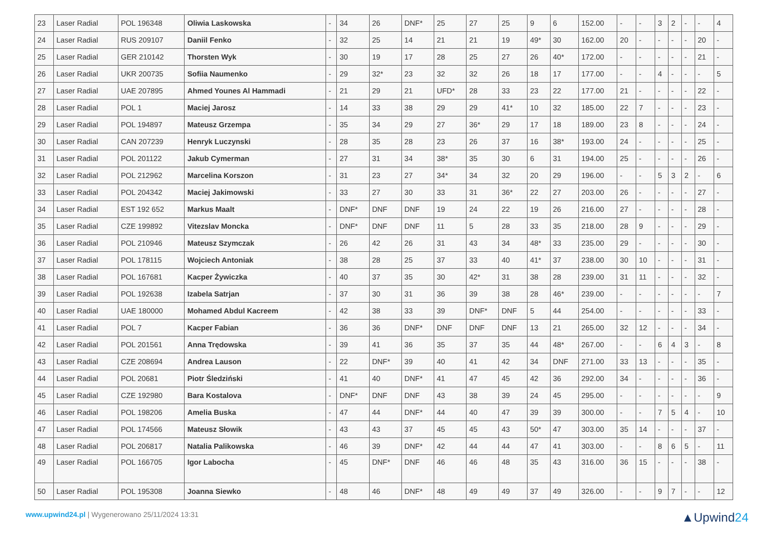| 23 | Laser Radial | POL 196348 | Oliwia Laskowska | - | 34 | 26 | DNF* | 25 | 27 | 25 | 9 | 6 | 152.00 | - | - | 3 | 2 | - | - | 4 |
| 24 | Laser Radial | RUS 209107 | Daniil Fenko | - | 32 | 25 | 14 | 21 | 21 | 19 | 49* | 30 | 162.00 | 20 | - | - | - | - | 20 | - |
| 25 | Laser Radial | GER 210142 | Thorsten Wyk | - | 30 | 19 | 17 | 28 | 25 | 27 | 26 | 40* | 172.00 | - | - | - | - | - | 21 | - |
| 26 | Laser Radial | UKR 200735 | Sofiia Naumenko | - | 29 | 32* | 23 | 32 | 32 | 26 | 18 | 17 | 177.00 | - | - | 4 | - | - | - | 5 |
| 27 | Laser Radial | UAE 207895 | Ahmed Younes Al Hammadi | - | 21 | 29 | 21 | UFD* | 28 | 33 | 23 | 22 | 177.00 | 21 | - | - | - | - | 22 | - |
| 28 | Laser Radial | POL 1 | Maciej Jarosz | - | 14 | 33 | 38 | 29 | 29 | 41* | 10 | 32 | 185.00 | 22 | 7 | - | - | - | 23 | - |
| 29 | Laser Radial | POL 194897 | Mateusz Grzempa | - | 35 | 34 | 29 | 27 | 36* | 29 | 17 | 18 | 189.00 | 23 | 8 | - | - | - | 24 | - |
| 30 | Laser Radial | CAN 207239 | Henryk Luczynski | - | 28 | 35 | 28 | 23 | 26 | 37 | 16 | 38* | 193.00 | 24 | - | - | - | - | 25 | - |
| 31 | Laser Radial | POL 201122 | Jakub Cymerman | - | 27 | 31 | 34 | 38* | 35 | 30 | 6 | 31 | 194.00 | 25 | - | - | - | - | 26 | - |
| 32 | Laser Radial | POL 212962 | Marcelina Korszon | - | 31 | 23 | 27 | 34* | 34 | 32 | 20 | 29 | 196.00 | - | - | 5 | 3 | 2 | - | 6 |
| 33 | Laser Radial | POL 204342 | Maciej Jakimowski | - | 33 | 27 | 30 | 33 | 31 | 36* | 22 | 27 | 203.00 | 26 | - | - | - | - | 27 | - |
| 34 | Laser Radial | EST 192 652 | Markus Maalt | - | DNF* | DNF | DNF | 19 | 24 | 22 | 19 | 26 | 216.00 | 27 | - | - | - | - | 28 | - |
| 35 | Laser Radial | CZE 199892 | Vitezslav Moncka | - | DNF* | DNF | DNF | 11 | 5 | 28 | 33 | 35 | 218.00 | 28 | 9 | - | - | - | 29 | - |
| 36 | Laser Radial | POL 210946 | Mateusz Szymczak | - | 26 | 42 | 26 | 31 | 43 | 34 | 48* | 33 | 235.00 | 29 | - | - | - | - | 30 | - |
| 37 | Laser Radial | POL 178115 | Wojciech Antoniak | - | 38 | 28 | 25 | 37 | 33 | 40 | 41* | 37 | 238.00 | 30 | 10 | - | - | - | 31 | - |
| 38 | Laser Radial | POL 167681 | Kacper Żywiczka | - | 40 | 37 | 35 | 30 | 42* | 31 | 38 | 28 | 239.00 | 31 | 11 | - | - | - | 32 | - |
| 39 | Laser Radial | POL 192638 | Izabela Satrjan | - | 37 | 30 | 31 | 36 | 39 | 38 | 28 | 46* | 239.00 | - | - | - | - | - | - | 7 |
| 40 | Laser Radial | UAE 180000 | Mohamed Abdul Kacreem | - | 42 | 38 | 33 | 39 | DNF* | DNF | 5 | 44 | 254.00 | - | - | - | - | - | 33 | - |
| 41 | Laser Radial | POL 7 | Kacper Fabian | - | 36 | 36 | DNF* | DNF | DNF | DNF | 13 | 21 | 265.00 | 32 | 12 | - | - | - | 34 | - |
| 42 | Laser Radial | POL 201561 | Anna Trędowska | - | 39 | 41 | 36 | 35 | 37 | 35 | 44 | 48* | 267.00 | - | - | 6 | 4 | 3 | - | 8 |
| 43 | Laser Radial | CZE 208694 | Andrea Lauson | - | 22 | DNF* | 39 | 40 | 41 | 42 | 34 | DNF | 271.00 | 33 | 13 | - | - | - | 35 | - |
| 44 | Laser Radial | POL 20681 | Piotr Śledziński | - | 41 | 40 | DNF* | 41 | 47 | 45 | 42 | 36 | 292.00 | 34 | - | - | - | - | 36 | - |
| 45 | Laser Radial | CZE 192980 | Bara Kostalova | - | DNF* | DNF | DNF | 43 | 38 | 39 | 24 | 45 | 295.00 | - | - | - | - | - | - | 9 |
| 46 | Laser Radial | POL 198206 | Amelia Buska | - | 47 | 44 | DNF* | 44 | 40 | 47 | 39 | 39 | 300.00 | - | - | 7 | 5 | 4 | - | 10 |
| 47 | Laser Radial | POL 174566 | Mateusz Słowik | - | 43 | 43 | 37 | 45 | 45 | 43 | 50* | 47 | 303.00 | 35 | 14 | - | - | - | 37 | - |
| 48 | Laser Radial | POL 206817 | Natalia Palikowska | - | 46 | 39 | DNF* | 42 | 44 | 44 | 47 | 41 | 303.00 | - | - | 8 | 6 | 5 | - | 11 |
| 49 | Laser Radial | POL 166705 | Igor Labocha | - | 45 | DNF* | DNF | 46 | 46 | 48 | 35 | 43 | 316.00 | 36 | 15 | - | - | - | 38 | - |
| 50 | Laser Radial | POL 195308 | Joanna Siewko | - | 48 | 46 | DNF* | 48 | 49 | 49 | 37 | 49 | 326.00 | - | - | 9 | 7 | - | - | 12 |
www.upwind24.pl | Wygenerowano 25/11/2024 13:31
▲Upwind24